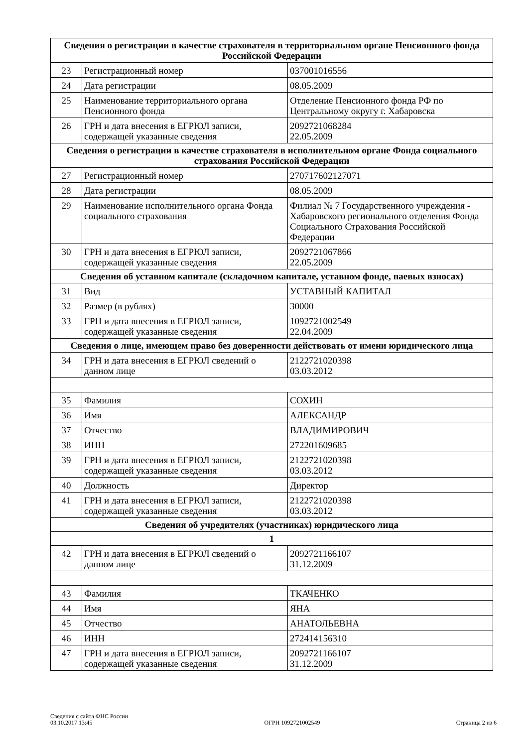| Сведения о регистрации в качестве страхователя в территориальном органе Пенсионного фонда Российской Федерации | | |
| --- | --- | --- |
| 23 | Регистрационный номер | 037001016556 |
| 24 | Дата регистрации | 08.05.2009 |
| 25 | Наименование территориального органа Пенсионного фонда | Отделение Пенсионного фонда РФ по Центральному округу г. Хабаровска |
| 26 | ГРН и дата внесения в ЕГРЮЛ записи, содержащей указанные сведения | 2092721068284 22.05.2009 |
| Сведения о регистрации в качестве страхователя в исполнительном органе Фонда социального страхования Российской Федерации | | |
| 27 | Регистрационный номер | 270717602127071 |
| 28 | Дата регистрации | 08.05.2009 |
| 29 | Наименование исполнительного органа Фонда социального страхования | Филиал № 7 Государственного учреждения - Хабаровского регионального отделения Фонда Социального Страхования Российской Федерации |
| 30 | ГРН и дата внесения в ЕГРЮЛ записи, содержащей указанные сведения | 2092721067866 22.05.2009 |
| Сведения об уставном капитале (складочном капитале, уставном фонде, паевых взносах) | | |
| 31 | Вид | УСТАВНЫЙ КАПИТАЛ |
| 32 | Размер (в рублях) | 30000 |
| 33 | ГРН и дата внесения в ЕГРЮЛ записи, содержащей указанные сведения | 1092721002549 22.04.2009 |
| Сведения о лице, имеющем право без доверенности действовать от имени юридического лица | | |
| 34 | ГРН и дата внесения в ЕГРЮЛ сведений о данном лице | 2122721020398 03.03.2012 |
| 35 | Фамилия | СОХИН |
| 36 | Имя | АЛЕКСАНДР |
| 37 | Отчество | ВЛАДИМИРОВИЧ |
| 38 | ИНН | 272201609685 |
| 39 | ГРН и дата внесения в ЕГРЮЛ записи, содержащей указанные сведения | 2122721020398 03.03.2012 |
| 40 | Должность | Директор |
| 41 | ГРН и дата внесения в ЕГРЮЛ записи, содержащей указанные сведения | 2122721020398 03.03.2012 |
| Сведения об учредителях (участниках) юридического лица | | |
| 1 | | |
| 42 | ГРН и дата внесения в ЕГРЮЛ сведений о данном лице | 2092721166107 31.12.2009 |
| 43 | Фамилия | ТКАЧЕНКО |
| 44 | Имя | ЯНА |
| 45 | Отчество | АНАТОЛЬЕВНА |
| 46 | ИНН | 272414156310 |
| 47 | ГРН и дата внесения в ЕГРЮЛ записи, содержащей указанные сведения | 2092721166107 31.12.2009 |
Сведения с сайта ФНС России
03.10.2017 13:45
ОГРН 1092721002549
Страница 2 из 6